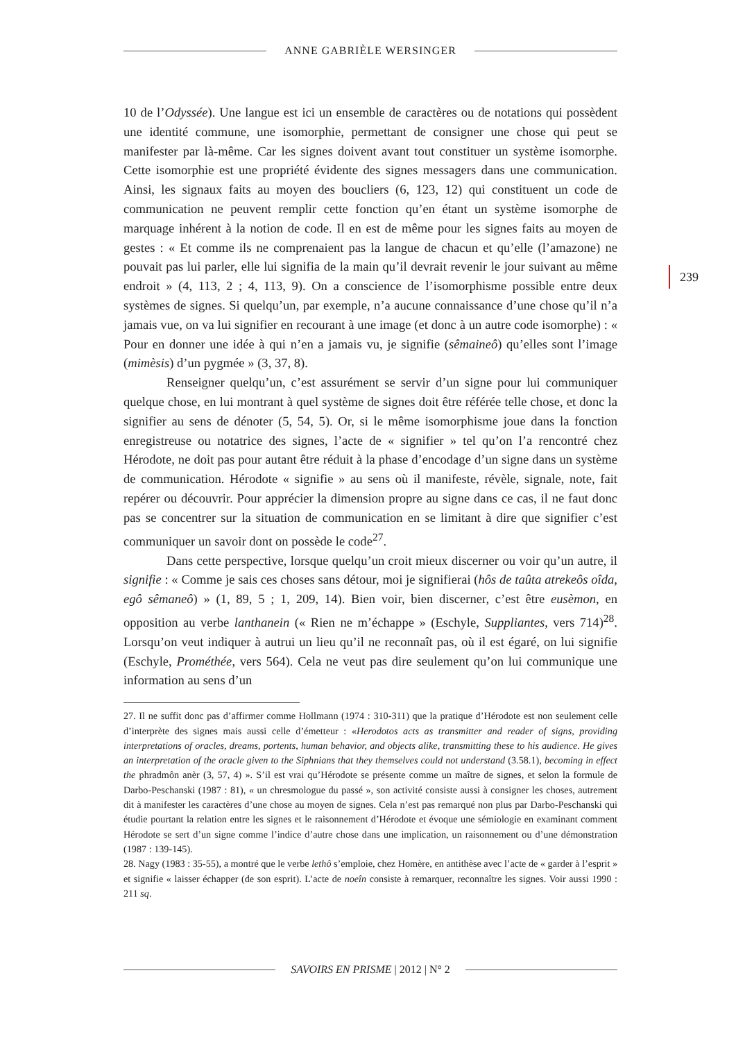ANNE GABRIÈLE WERSINGER
239
10 de l’Odyssée). Une langue est ici un ensemble de caractères ou de notations qui possèdent une identité commune, une isomorphie, permettant de consigner une chose qui peut se manifester par là-même. Car les signes doivent avant tout constituer un système isomorphe. Cette isomorphie est une propriété évidente des signes messagers dans une communication. Ainsi, les signaux faits au moyen des boucliers (6, 123, 12) qui constituent un code de communication ne peuvent remplir cette fonction qu’en étant un système isomorphe de marquage inhérent à la notion de code. Il en est de même pour les signes faits au moyen de gestes : « Et comme ils ne comprenaient pas la langue de chacun et qu’elle (l’amazone) ne pouvait pas lui parler, elle lui signifia de la main qu’il devrait revenir le jour suivant au même endroit » (4, 113, 2 ; 4, 113, 9). On a conscience de l’isomorphisme possible entre deux systèmes de signes. Si quelqu’un, par exemple, n’a aucune connaissance d’une chose qu’il n’a jamais vue, on va lui signifier en recourant à une image (et donc à un autre code isomorphe) : « Pour en donner une idée à qui n’en a jamais vu, je signifie (sêmaineô) qu’elles sont l’image (mimèsis) d’un pygmée » (3, 37, 8).
Renseigner quelqu’un, c’est assurément se servir d’un signe pour lui communiquer quelque chose, en lui montrant à quel système de signes doit être référée telle chose, et donc la signifier au sens de dénoter (5, 54, 5). Or, si le même isomorphisme joue dans la fonction enregistreuse ou notatrice des signes, l’acte de « signifier » tel qu’on l’a rencontré chez Hérodote, ne doit pas pour autant être réduit à la phase d’encodage d’un signe dans un système de communication. Hérodote « signifie » au sens où il manifeste, révèle, signale, note, fait repérer ou découvrir. Pour apprécier la dimension propre au signe dans ce cas, il ne faut donc pas se concentrer sur la situation de communication en se limitant à dire que signifier c’est communiquer un savoir dont on possède le code<sup>27</sup>.
Dans cette perspective, lorsque quelqu’un croit mieux discerner ou voir qu’un autre, il signifie : « Comme je sais ces choses sans détour, moi je signifierai (hôs de taûta atrekeôs oîda, egô sêmaneô) » (1, 89, 5 ; 1, 209, 14). Bien voir, bien discerner, c’est être eusèmon, en opposition au verbe lanthanein (« Rien ne m’échappe » (Eschyle, Suppliantes, vers 714)<sup>28</sup>. Lorsqu’on veut indiquer à autrui un lieu qu’il ne reconnaît pas, où il est égaré, on lui signifie (Eschyle, Prométhée, vers 564). Cela ne veut pas dire seulement qu’on lui communique une information au sens d’un
27. Il ne suffit donc pas d’affirmer comme Hollmann (1974 : 310-311) que la pratique d’Hérodote est non seulement celle d’interprète des signes mais aussi celle d’émetteur : «Herodotos acts as transmitter and reader of signs, providing interpretations of oracles, dreams, portents, human behavior, and objects alike, transmitting these to his audience. He gives an interpretation of the oracle given to the Siphnians that they themselves could not understand (3.58.1), becoming in effect the phradmôn anèr (3, 57, 4) ». S’il est vrai qu’Hérodote se présente comme un maître de signes, et selon la formule de Darbo-Peschanski (1987 : 81), « un chresmologue du passé », son activité consiste aussi à consigner les choses, autrement dit à manifester les caractères d’une chose au moyen de signes. Cela n’est pas remarqué non plus par Darbo-Peschanski qui étudie pourtant la relation entre les signes et le raisonnement d’Hérodote et évoque une sémiologie en examinant comment Hérodote se sert d’un signe comme l’indice d’autre chose dans une implication, un raisonnement ou d’une démonstration (1987 : 139-145).
28. Nagy (1983 : 35-55), a montré que le verbe lethô s’emploie, chez Homère, en antithèse avec l’acte de « garder à l’esprit » et signifie « laisser échapper (de son esprit). L’acte de noeîn consiste à remarquer, reconnaître les signes. Voir aussi 1990 : 211 sq.
SAVOIRS EN PRISME | 2012 | N° 2